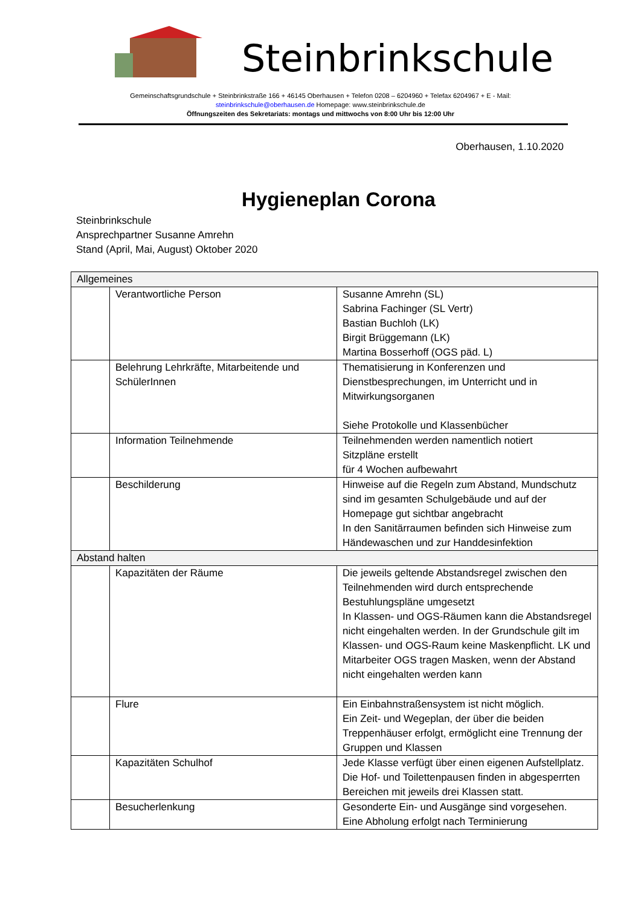Steinbrinkschule
Gemeinschaftsgrundschule + Steinbrinkstraße 166 + 46145 Oberhausen + Telefon 0208 – 6204960 + Telefax 6204967 + E - Mail:
steinbrinkschule@oberhausen.de Homepage: www.steinbrinkschule.de
Öffnungszeiten des Sekretariats: montags und mittwochs von 8:00 Uhr bis 12:00 Uhr
Oberhausen, 1.10.2020
Hygieneplan Corona
Steinbrinkschule
Ansprechpartner Susanne Amrehn
Stand (April, Mai, August) Oktober 2020
| Allgemeines | | |
| | Verantwortliche Person | Susanne Amrehn (SL) Sabrina Fachinger (SL Vertr) Bastian Buchloh (LK) Birgit Brüggemann (LK) Martina Bosserhoff (OGS päd. L) |
| | Belehrung Lehrkräfte, Mitarbeitende und SchülerInnen | Thematisierung in Konferenzen und Dienstbesprechungen, im Unterricht und in Mitwirkungsorganen Siehe Protokolle und Klassenbücher |
| | Information Teilnehmende | Teilnehmenden werden namentlich notiert Sitzpläne erstellt für 4 Wochen aufbewahrt |
| | Beschilderung | Hinweise auf die Regeln zum Abstand, Mundschutz sind im gesamten Schulgebäude und auf der Homepage gut sichtbar angebracht In den Sanitärraumen befinden sich Hinweise zum Händewaschen und zur Handdesinfektion |
| Abstand halten | | |
| | Kapazitäten der Räume | Die jeweils geltende Abstandsregel zwischen den Teilnehmenden wird durch entsprechende Bestuhlungspläne umgesetzt In Klassen- und OGS-Räumen kann die Abstandsregel nicht eingehalten werden. In der Grundschule gilt im Klassen- und OGS-Raum keine Maskenpflicht. LK und Mitarbeiter OGS tragen Masken, wenn der Abstand nicht eingehalten werden kann |
| | Flure | Ein Einbahnstraßensystem ist nicht möglich. Ein Zeit- und Wegeplan, der über die beiden Treppenhäuser erfolgt, ermöglicht eine Trennung der Gruppen und Klassen |
| | Kapazitäten Schulhof | Jede Klasse verfügt über einen eigenen Aufstellplatz. Die Hof- und Toilettenpausen finden in abgesperrten Bereichen mit jeweils drei Klassen statt. |
| | Besucherlenkung | Gesonderte Ein- und Ausgänge sind vorgesehen. Eine Abholung erfolgt nach Terminierung |